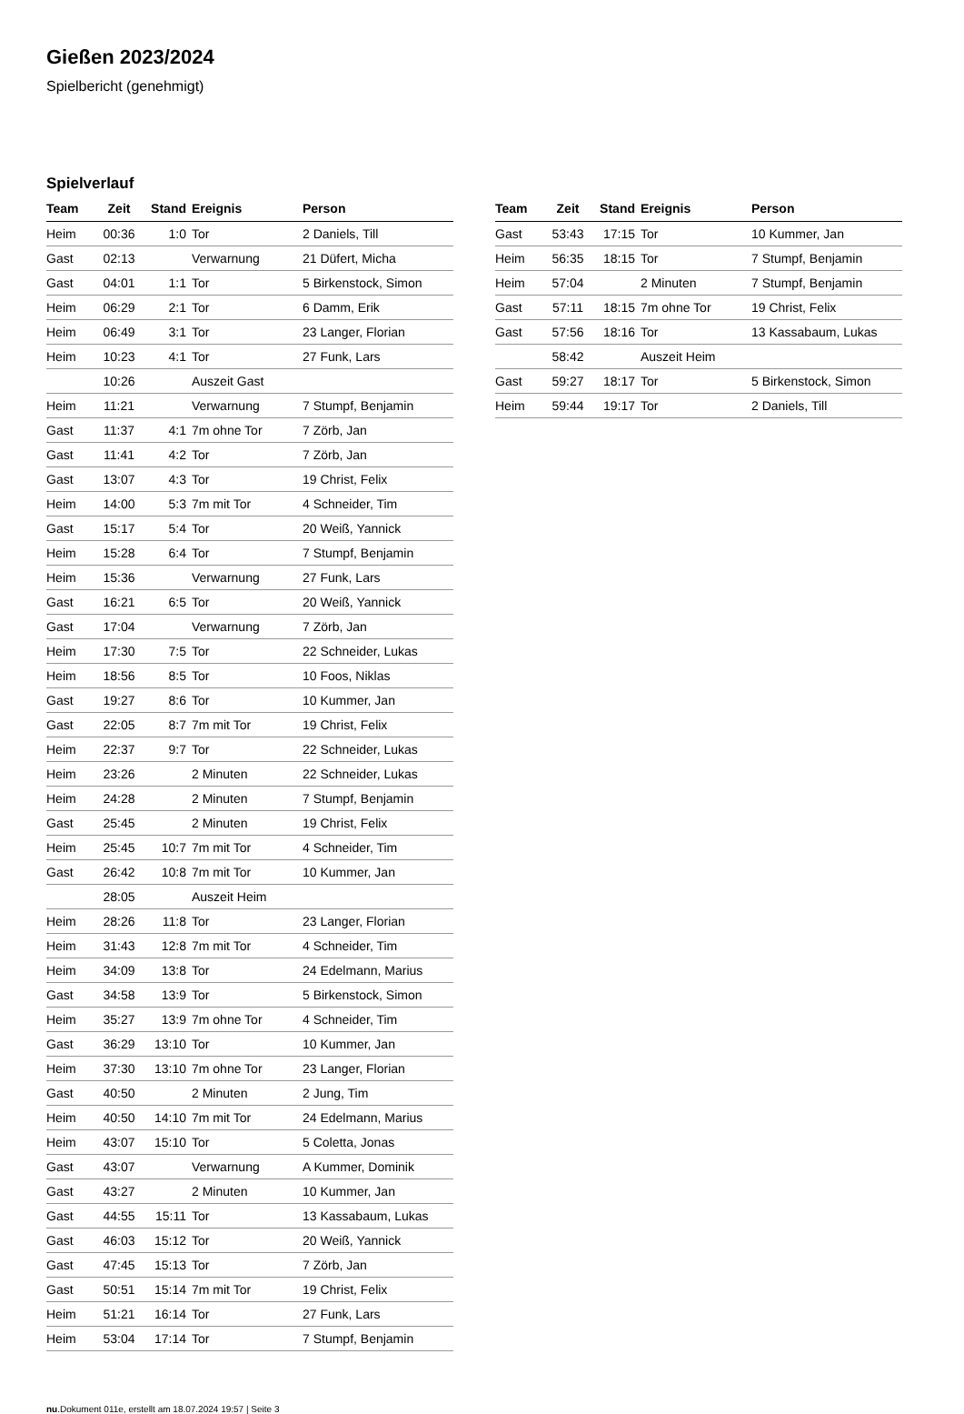Gießen 2023/2024
Spielbericht (genehmigt)
Spielverlauf
| Team | Zeit | Stand | Ereignis | Person |
| --- | --- | --- | --- | --- |
| Heim | 00:36 | 1:0 | Tor | 2 Daniels, Till |
| Gast | 02:13 | | Verwarnung | 21 Düfert, Micha |
| Gast | 04:01 | 1:1 | Tor | 5 Birkenstock, Simon |
| Heim | 06:29 | 2:1 | Tor | 6 Damm, Erik |
| Heim | 06:49 | 3:1 | Tor | 23 Langer, Florian |
| Heim | 10:23 | 4:1 | Tor | 27 Funk, Lars |
| | 10:26 | | Auszeit Gast | |
| Heim | 11:21 | | Verwarnung | 7 Stumpf, Benjamin |
| Gast | 11:37 | 4:1 | 7m ohne Tor | 7 Zörb, Jan |
| Gast | 11:41 | 4:2 | Tor | 7 Zörb, Jan |
| Gast | 13:07 | 4:3 | Tor | 19 Christ, Felix |
| Heim | 14:00 | 5:3 | 7m mit Tor | 4 Schneider, Tim |
| Gast | 15:17 | 5:4 | Tor | 20 Weiß, Yannick |
| Heim | 15:28 | 6:4 | Tor | 7 Stumpf, Benjamin |
| Heim | 15:36 | | Verwarnung | 27 Funk, Lars |
| Gast | 16:21 | 6:5 | Tor | 20 Weiß, Yannick |
| Gast | 17:04 | | Verwarnung | 7 Zörb, Jan |
| Heim | 17:30 | 7:5 | Tor | 22 Schneider, Lukas |
| Heim | 18:56 | 8:5 | Tor | 10 Foos, Niklas |
| Gast | 19:27 | 8:6 | Tor | 10 Kummer, Jan |
| Gast | 22:05 | 8:7 | 7m mit Tor | 19 Christ, Felix |
| Heim | 22:37 | 9:7 | Tor | 22 Schneider, Lukas |
| Heim | 23:26 | | 2 Minuten | 22 Schneider, Lukas |
| Heim | 24:28 | | 2 Minuten | 7 Stumpf, Benjamin |
| Gast | 25:45 | | 2 Minuten | 19 Christ, Felix |
| Heim | 25:45 | 10:7 | 7m mit Tor | 4 Schneider, Tim |
| Gast | 26:42 | 10:8 | 7m mit Tor | 10 Kummer, Jan |
| | 28:05 | | Auszeit Heim | |
| Heim | 28:26 | 11:8 | Tor | 23 Langer, Florian |
| Heim | 31:43 | 12:8 | 7m mit Tor | 4 Schneider, Tim |
| Heim | 34:09 | 13:8 | Tor | 24 Edelmann, Marius |
| Gast | 34:58 | 13:9 | Tor | 5 Birkenstock, Simon |
| Heim | 35:27 | 13:9 | 7m ohne Tor | 4 Schneider, Tim |
| Gast | 36:29 | 13:10 | Tor | 10 Kummer, Jan |
| Heim | 37:30 | 13:10 | 7m ohne Tor | 23 Langer, Florian |
| Gast | 40:50 | | 2 Minuten | 2 Jung, Tim |
| Heim | 40:50 | 14:10 | 7m mit Tor | 24 Edelmann, Marius |
| Heim | 43:07 | 15:10 | Tor | 5 Coletta, Jonas |
| Gast | 43:07 | | Verwarnung | A Kummer, Dominik |
| Gast | 43:27 | | 2 Minuten | 10 Kummer, Jan |
| Gast | 44:55 | 15:11 | Tor | 13 Kassabaum, Lukas |
| Gast | 46:03 | 15:12 | Tor | 20 Weiß, Yannick |
| Gast | 47:45 | 15:13 | Tor | 7 Zörb, Jan |
| Gast | 50:51 | 15:14 | 7m mit Tor | 19 Christ, Felix |
| Heim | 51:21 | 16:14 | Tor | 27 Funk, Lars |
| Heim | 53:04 | 17:14 | Tor | 7 Stumpf, Benjamin |
| Team | Zeit | Stand | Ereignis | Person |
| --- | --- | --- | --- | --- |
| Gast | 53:43 | 17:15 | Tor | 10 Kummer, Jan |
| Heim | 56:35 | 18:15 | Tor | 7 Stumpf, Benjamin |
| Heim | 57:04 | | 2 Minuten | 7 Stumpf, Benjamin |
| Gast | 57:11 | 18:15 | 7m ohne Tor | 19 Christ, Felix |
| Gast | 57:56 | 18:16 | Tor | 13 Kassabaum, Lukas |
| | 58:42 | | Auszeit Heim | |
| Gast | 59:27 | 18:17 | Tor | 5 Birkenstock, Simon |
| Heim | 59:44 | 19:17 | Tor | 2 Daniels, Till |
nu.Dokument 011e, erstellt am 18.07.2024 19:57 | Seite 3